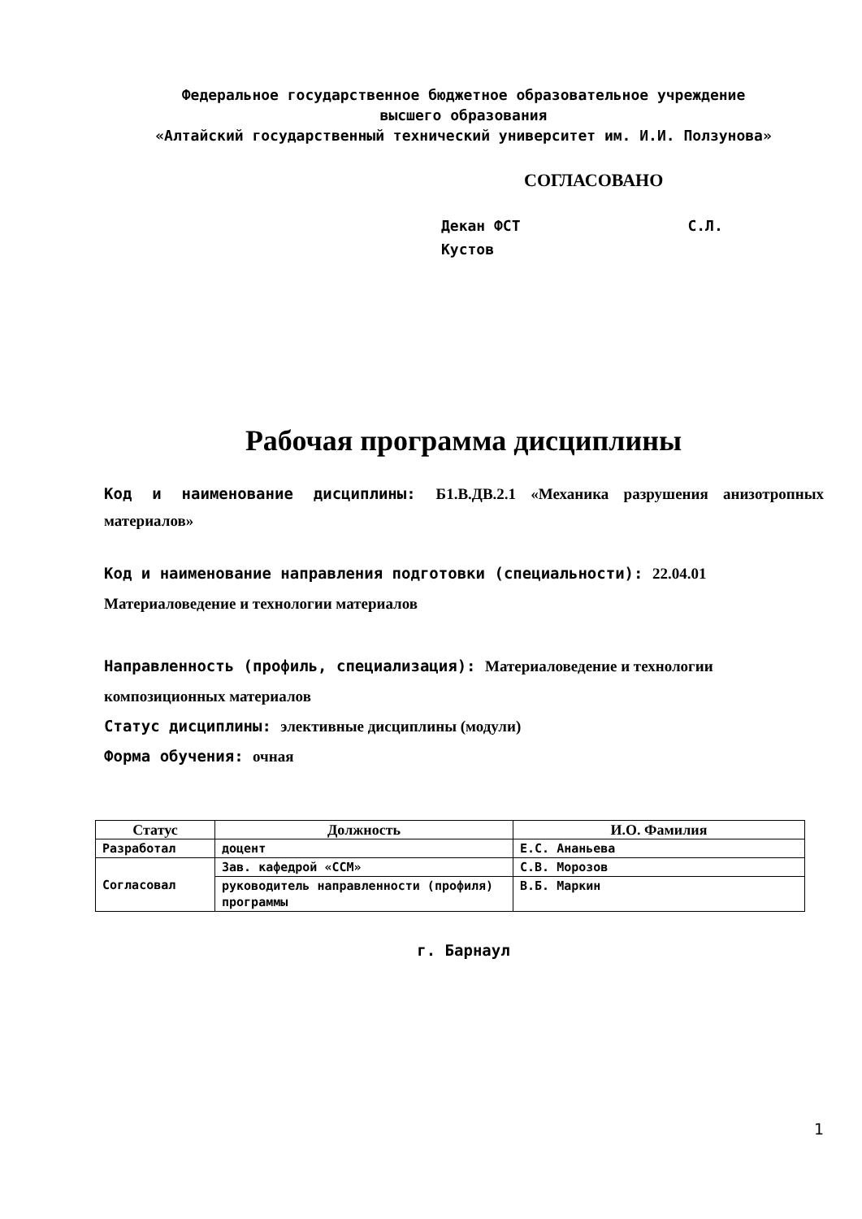Федеральное государственное бюджетное образовательное учреждение
высшего образования
«Алтайский государственный технический университет им. И.И. Ползунова»
СОГЛАСОВАНО
Декан ФСТ С.Л. Кустов
Рабочая программа дисциплины
Код и наименование дисциплины: Б1.В.ДВ.2.1 «Механика разрушения анизотропных материалов»
Код и наименование направления подготовки (специальности): 22.04.01 Материаловедение и технологии материалов
Направленность (профиль, специализация): Материаловедение и технологии композиционных материалов
Статус дисциплины: элективные дисциплины (модули)
Форма обучения: очная
| Статус | Должность | И.О. Фамилия |
| --- | --- | --- |
| Разработал | доцент | Е.С. Ананьева |
| Согласовал | Зав. кафедрой «ССМ» | С.В. Морозов |
| | руководитель направленности (профиля) программы | В.Б. Маркин |
г. Барнаул
1